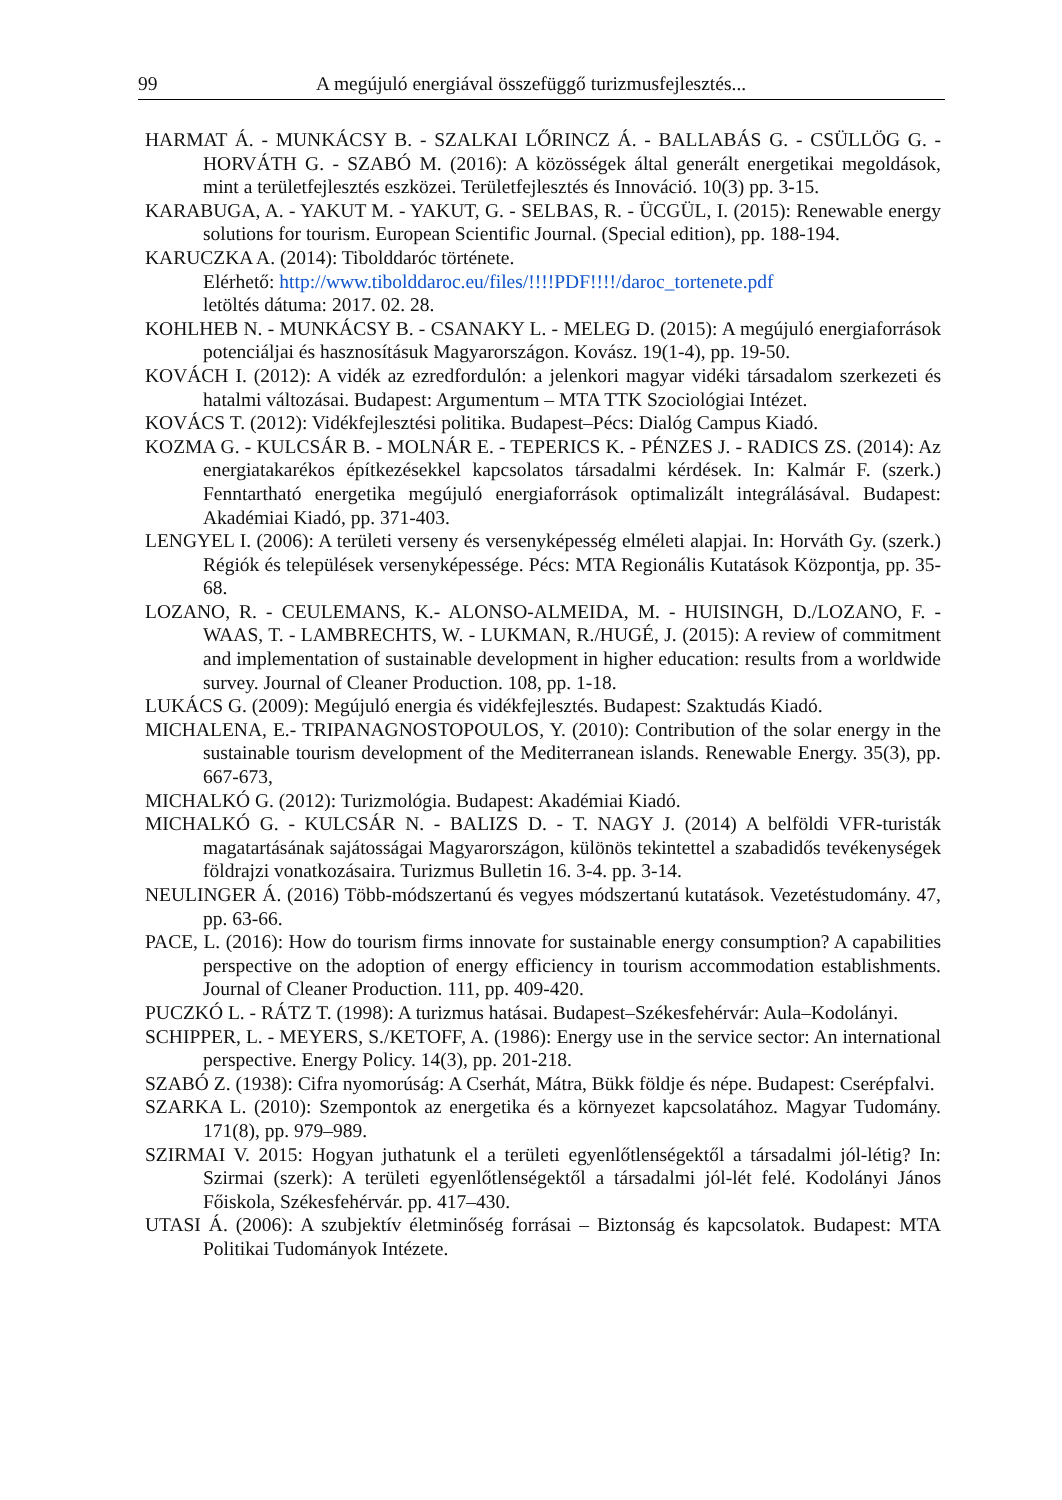99 A megújuló energiával összefüggő turizmusfejlesztés...
HARMAT Á. - MUNKÁCSY B. - SZALKAI LŐRINCZ Á. - BALLABÁS G. - CSÜLLÖG G. - HORVÁTH G. - SZABÓ M. (2016): A közösségek által generált energetikai megoldások, mint a területfejlesztés eszközei. Területfejlesztés és Innováció. 10(3) pp. 3-15.
KARABUGA, A. - YAKUT M. - YAKUT, G. - SELBAS, R. - ÜCGÜL, I. (2015): Renewable energy solutions for tourism. European Scientific Journal. (Special edition), pp. 188-194.
KARUCZKA A. (2014): Tibolddaróc története.
Elérhető: http://www.tibolddaroc.eu/files/!!!!PDF!!!!/daroc_tortenete.pdf
letöltés dátuma: 2017. 02. 28.
KOHLHEB N. - MUNKÁCSY B. - CSANAKY L. - MELEG D. (2015): A megújuló energiaforrások potenciáljai és hasznosításuk Magyarországon. Kovász. 19(1-4), pp. 19-50.
KOVÁCH I. (2012): A vidék az ezredfordulón: a jelenkori magyar vidéki társadalom szerkezeti és hatalmi változásai. Budapest: Argumentum – MTA TTK Szociológiai Intézet.
KOVÁCS T. (2012): Vidékfejlesztési politika. Budapest–Pécs: Dialóg Campus Kiadó.
KOZMA G. - KULCSÁR B. - MOLNÁR E. - TEPERICS K. - PÉNZES J. - RADICS ZS. (2014): Az energiatakarékos építkezésekkel kapcsolatos társadalmi kérdések. In: Kalmár F. (szerk.) Fenntartható energetika megújuló energiaforrások optimalizált integrálásával. Budapest: Akadémiai Kiadó, pp. 371-403.
LENGYEL I. (2006): A területi verseny és versenyképesség elméleti alapjai. In: Horváth Gy. (szerk.) Régiók és települések versenyképessége. Pécs: MTA Regionális Kutatások Központja, pp. 35-68.
LOZANO, R. - CEULEMANS, K.- ALONSO-ALMEIDA, M. - HUISINGH, D./LOZANO, F. - WAAS, T. - LAMBRECHTS, W. - LUKMAN, R./HUGÉ, J. (2015): A review of commitment and implementation of sustainable development in higher education: results from a worldwide survey. Journal of Cleaner Production. 108, pp. 1-18.
LUKÁCS G. (2009): Megújuló energia és vidékfejlesztés. Budapest: Szaktudás Kiadó.
MICHALENA, E.- TRIPANAGNOSTOPOULOS, Y. (2010): Contribution of the solar energy in the sustainable tourism development of the Mediterranean islands. Renewable Energy. 35(3), pp. 667-673,
MICHALKÓ G. (2012): Turizmológia. Budapest: Akadémiai Kiadó.
MICHALKÓ G. - KULCSÁR N. - BALIZS D. - T. NAGY J. (2014) A belföldi VFR-turisták magatartásának sajátosságai Magyarországon, különös tekintettel a szabadidős tevékenységek földrajzi vonatkozásaira. Turizmus Bulletin 16. 3-4. pp. 3-14.
NEULINGER Á. (2016) Több-módszertanú és vegyes módszertanú kutatások. Vezetéstudomány. 47, pp. 63-66.
PACE, L. (2016): How do tourism firms innovate for sustainable energy consumption? A capabilities perspective on the adoption of energy efficiency in tourism accommodation establishments. Journal of Cleaner Production. 111, pp. 409-420.
PUCZKÓ L. - RÁTZ T. (1998): A turizmus hatásai. Budapest–Székesfehérvár: Aula–Kodolányi.
SCHIPPER, L. - MEYERS, S./KETOFF, A. (1986): Energy use in the service sector: An international perspective. Energy Policy. 14(3), pp. 201-218.
SZABÓ Z. (1938): Cifra nyomorúság: A Cserhát, Mátra, Bükk földje és népe. Budapest: Cserépfalvi.
SZARKA L. (2010): Szempontok az energetika és a környezet kapcsolatához. Magyar Tudomány. 171(8), pp. 979–989.
SZIRMAI V. 2015: Hogyan juthatunk el a területi egyenlőtlenségektől a társadalmi jól-létig? In: Szirmai (szerk): A területi egyenlőtlenségektől a társadalmi jól-lét felé. Kodolányi János Főiskola, Székesfehérvár. pp. 417–430.
UTASI Á. (2006): A szubjektív életminőség forrásai – Biztonság és kapcsolatok. Budapest: MTA Politikai Tudományok Intézete.